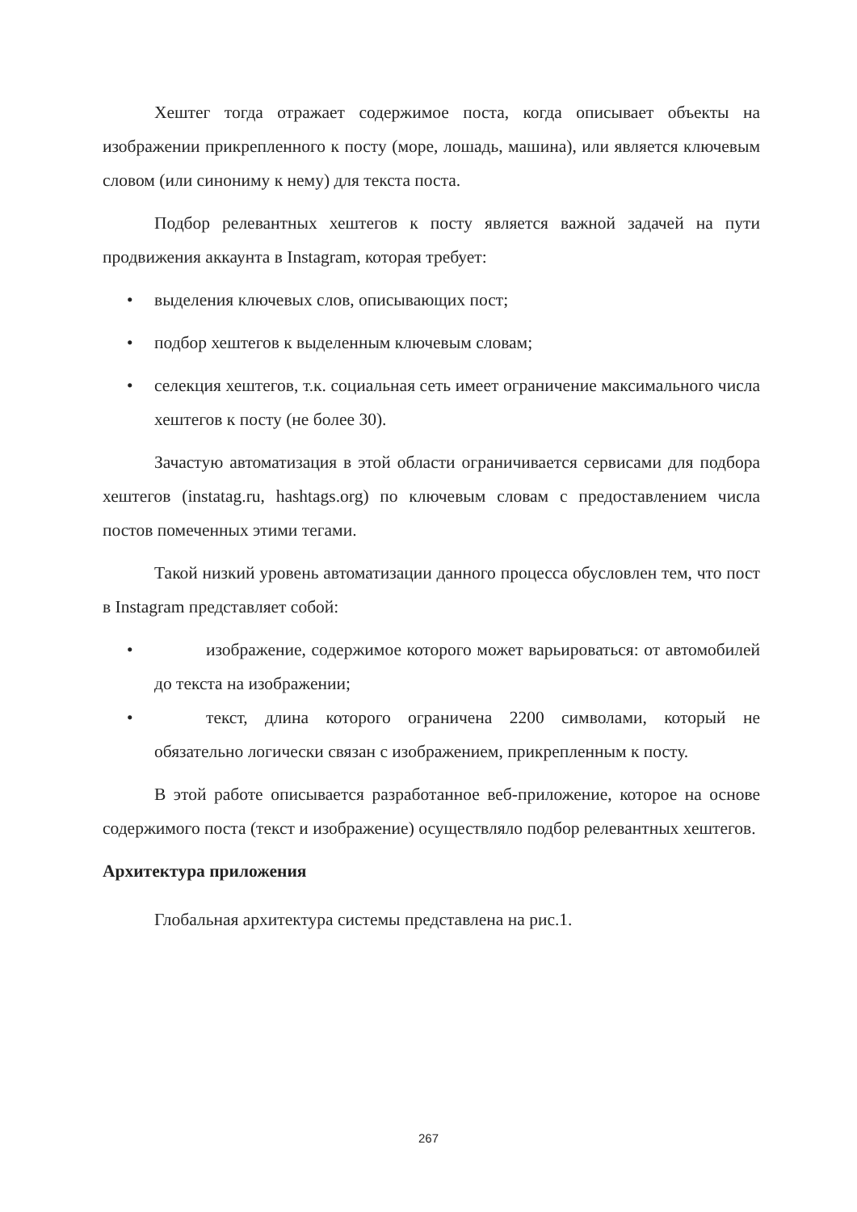Хештег тогда отражает содержимое поста, когда описывает объекты на изображении прикрепленного к посту (море, лошадь, машина), или является ключевым словом (или синониму к нему) для текста поста.
Подбор релевантных хештегов к посту является важной задачей на пути продвижения аккаунта в Instagram, которая требует:
• выделения ключевых слов, описывающих пост;
• подбор хештегов к выделенным ключевым словам;
• селекция хештегов, т.к. социальная сеть имеет ограничение максимального числа хештегов к посту (не более 30).
Зачастую автоматизация в этой области ограничивается сервисами для подбора хештегов (instatag.ru, hashtags.org) по ключевым словам с предоставлением числа постов помеченных этими тегами.
Такой низкий уровень автоматизации данного процесса обусловлен тем, что пост в Instagram представляет собой:
• изображение, содержимое которого может варьироваться: от автомобилей до текста на изображении;
• текст, длина которого ограничена 2200 символами, который не обязательно логически связан с изображением, прикрепленным к посту.
В этой работе описывается разработанное веб-приложение, которое на основе содержимого поста (текст и изображение) осуществляло подбор релевантных хештегов.
Архитектура приложения
Глобальная архитектура системы представлена на рис.1.
267